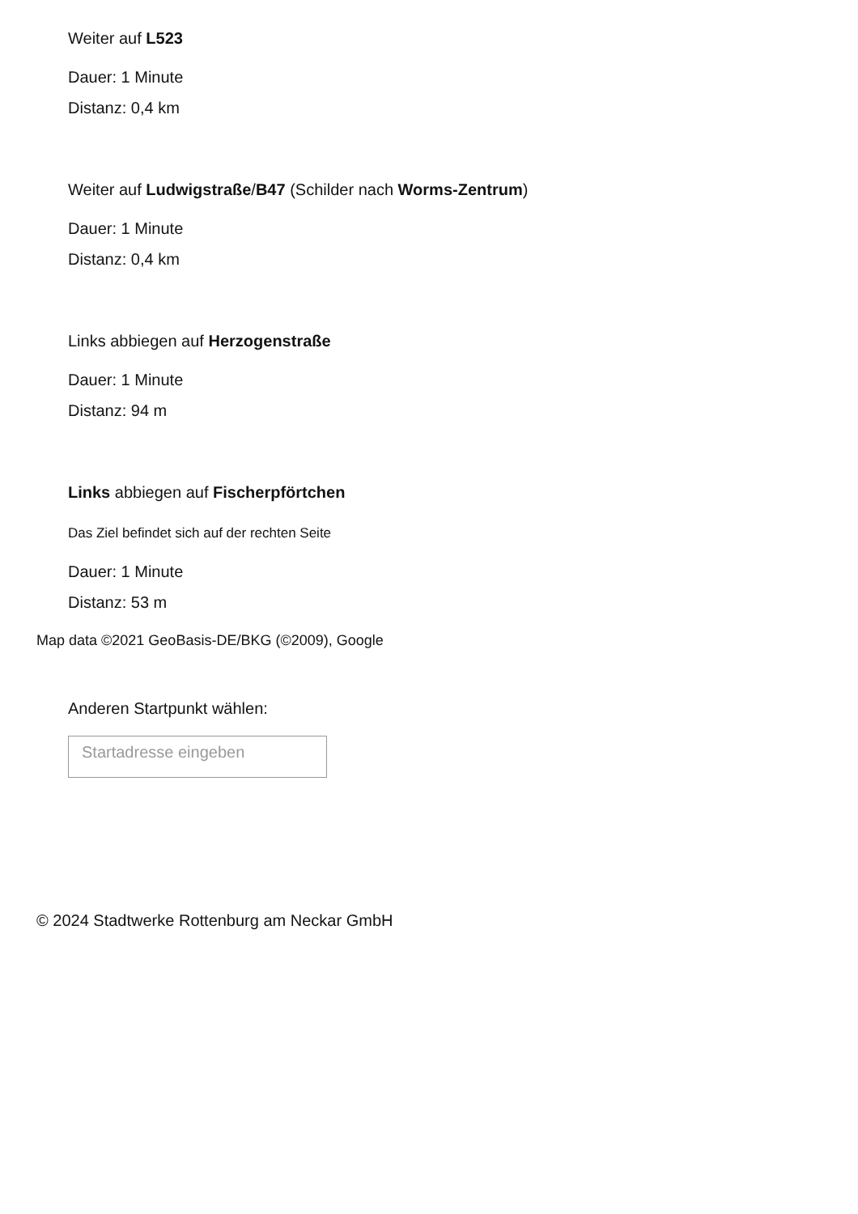Weiter auf L523
Dauer: 1 Minute
Distanz: 0,4 km
Weiter auf Ludwigstraße/B47 (Schilder nach Worms-Zentrum)
Dauer: 1 Minute
Distanz: 0,4 km
Links abbiegen auf Herzogenstraße
Dauer: 1 Minute
Distanz: 94 m
Links abbiegen auf Fischerpförtchen
Das Ziel befindet sich auf der rechten Seite
Dauer: 1 Minute
Distanz: 53 m
Map data ©2021 GeoBasis-DE/BKG (©2009), Google
Anderen Startpunkt wählen:
Startadresse eingeben
© 2024 Stadtwerke Rottenburg am Neckar GmbH